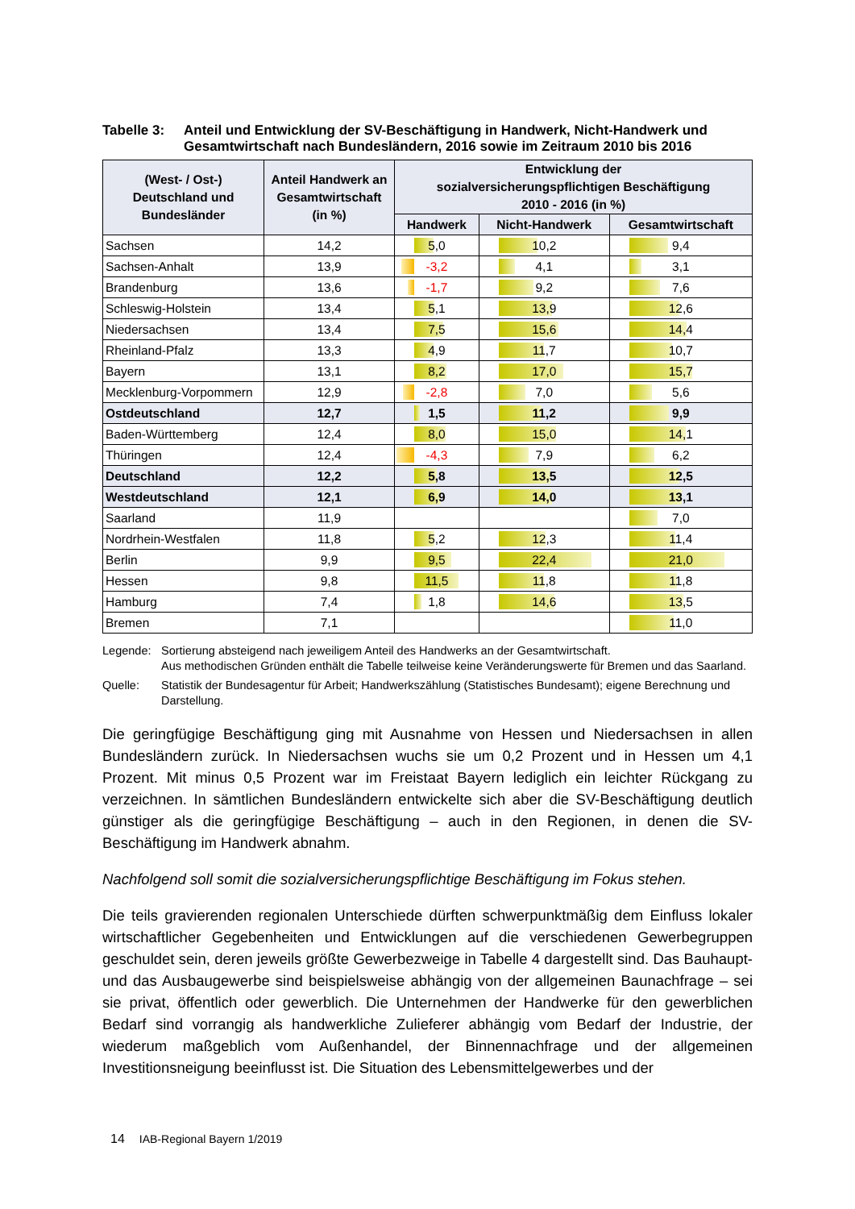Tabelle 3:
Anteil und Entwicklung der SV-Beschäftigung in Handwerk, Nicht-Handwerk und Gesamtwirtschaft nach Bundesländern, 2016 sowie im Zeitraum 2010 bis 2016
| (West- / Ost-) Deutschland und Bundesländer | Anteil Handwerk an Gesamtwirtschaft (in %) | Entwicklung der sozialversicherungspflichtigen Beschäftigung 2010 - 2016 (in %) | | |
| --- | --- | --- | --- | --- |
| | | Handwerk | Nicht-Handwerk | Gesamtwirtschaft |
| Sachsen | 14,2 | 5,0 | 10,2 | 9,4 |
| Sachsen-Anhalt | 13,9 | -3,2 | 4,1 | 3,1 |
| Brandenburg | 13,6 | -1,7 | 9,2 | 7,6 |
| Schleswig-Holstein | 13,4 | 5,1 | 13,9 | 12,6 |
| Niedersachsen | 13,4 | 7,5 | 15,6 | 14,4 |
| Rheinland-Pfalz | 13,3 | 4,9 | 11,7 | 10,7 |
| Bayern | 13,1 | 8,2 | 17,0 | 15,7 |
| Mecklenburg-Vorpommern | 12,9 | -2,8 | 7,0 | 5,6 |
| Ostdeutschland | 12,7 | 1,5 | 11,2 | 9,9 |
| Baden-Württemberg | 12,4 | 8,0 | 15,0 | 14,1 |
| Thüringen | 12,4 | -4,3 | 7,9 | 6,2 |
| Deutschland | 12,2 | 5,8 | 13,5 | 12,5 |
| Westdeutschland | 12,1 | 6,9 | 14,0 | 13,1 |
| Saarland | 11,9 | | | 7,0 |
| Nordrhein-Westfalen | 11,8 | 5,2 | 12,3 | 11,4 |
| Berlin | 9,9 | 9,5 | 22,4 | 21,0 |
| Hessen | 9,8 | 11,5 | 11,8 | 11,8 |
| Hamburg | 7,4 | 1,8 | 14,6 | 13,5 |
| Bremen | 7,1 | | | 11,0 |
Legende: Sortierung absteigend nach jeweiligem Anteil des Handwerks an der Gesamtwirtschaft.
Aus methodischen Gründen enthält die Tabelle teilweise keine Veränderungswerte für Bremen und das Saarland.
Quelle: Statistik der Bundesagentur für Arbeit; Handwerkszählung (Statistisches Bundesamt); eigene Berechnung und Darstellung.
Die geringfügige Beschäftigung ging mit Ausnahme von Hessen und Niedersachsen in allen Bundesländern zurück. In Niedersachsen wuchs sie um 0,2 Prozent und in Hessen um 4,1 Prozent. Mit minus 0,5 Prozent war im Freistaat Bayern lediglich ein leichter Rückgang zu verzeichnen. In sämtlichen Bundesländern entwickelte sich aber die SV-Beschäftigung deutlich günstiger als die geringfügige Beschäftigung – auch in den Regionen, in denen die SV-Beschäftigung im Handwerk abnahm.
Nachfolgend soll somit die sozialversicherungspflichtige Beschäftigung im Fokus stehen.
Die teils gravierenden regionalen Unterschiede dürften schwerpunktmäßig dem Einfluss lokaler wirtschaftlicher Gegebenheiten und Entwicklungen auf die verschiedenen Gewerbegruppen geschuldet sein, deren jeweils größte Gewerbezweige in Tabelle 4 dargestellt sind. Das Bauhaupt- und das Ausbaugewerbe sind beispielsweise abhängig von der allgemeinen Baunachfrage – sei sie privat, öffentlich oder gewerblich. Die Unternehmen der Handwerke für den gewerblichen Bedarf sind vorrangig als handwerkliche Zulieferer abhängig vom Bedarf der Industrie, der wiederum maßgeblich vom Außenhandel, der Binnennachfrage und der allgemeinen Investitionsneigung beeinflusst ist. Die Situation des Lebensmittelgewerbes und der
14 IAB-Regional Bayern 1/2019